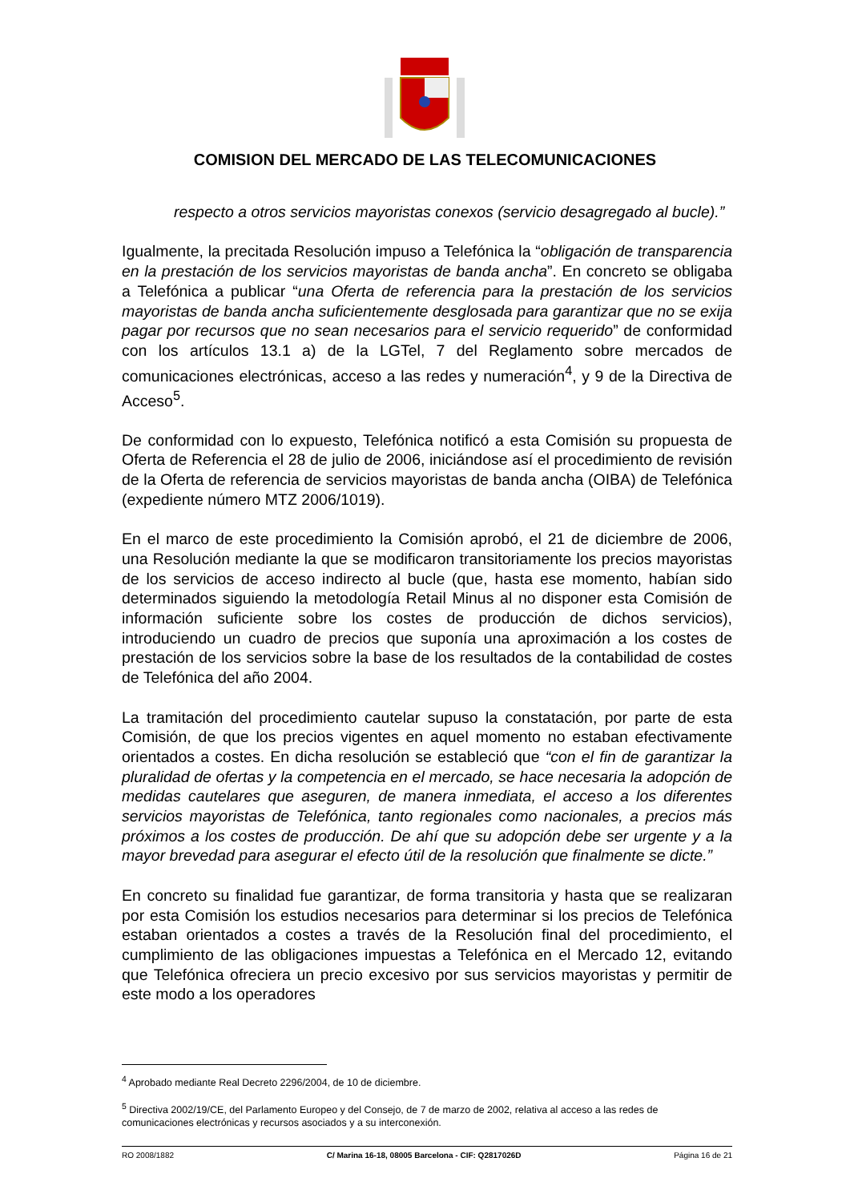COMISION DEL MERCADO DE LAS TELECOMUNICACIONES
respecto a otros servicios mayoristas conexos (servicio desagregado al bucle).”
Igualmente, la precitada Resolución impuso a Telefónica la “obligación de transparencia en la prestación de los servicios mayoristas de banda ancha”. En concreto se obligaba a Telefónica a publicar “una Oferta de referencia para la prestación de los servicios mayoristas de banda ancha suficientemente desglosada para garantizar que no se exija pagar por recursos que no sean necesarios para el servicio requerido” de conformidad con los artículos 13.1 a) de la LGTel, 7 del Reglamento sobre mercados de comunicaciones electrónicas, acceso a las redes y numeración<sup>4</sup>, y 9 de la Directiva de Acceso<sup>5</sup>.
De conformidad con lo expuesto, Telefónica notificó a esta Comisión su propuesta de Oferta de Referencia el 28 de julio de 2006, iniciándose así el procedimiento de revisión de la Oferta de referencia de servicios mayoristas de banda ancha (OIBA) de Telefónica (expediente número MTZ 2006/1019).
En el marco de este procedimiento la Comisión aprobó, el 21 de diciembre de 2006, una Resolución mediante la que se modificaron transitoriamente los precios mayoristas de los servicios de acceso indirecto al bucle (que, hasta ese momento, habían sido determinados siguiendo la metodología Retail Minus al no disponer esta Comisión de información suficiente sobre los costes de producción de dichos servicios), introduciendo un cuadro de precios que suponía una aproximación a los costes de prestación de los servicios sobre la base de los resultados de la contabilidad de costes de Telefónica del año 2004.
La tramitación del procedimiento cautelar supuso la constatación, por parte de esta Comisión, de que los precios vigentes en aquel momento no estaban efectivamente orientados a costes. En dicha resolución se estableció que “con el fin de garantizar la pluralidad de ofertas y la competencia en el mercado, se hace necesaria la adopción de medidas cautelares que aseguren, de manera inmediata, el acceso a los diferentes servicios mayoristas de Telefónica, tanto regionales como nacionales, a precios más próximos a los costes de producción. De ahí que su adopción debe ser urgente y a la mayor brevedad para asegurar el efecto útil de la resolución que finalmente se dicte.”
En concreto su finalidad fue garantizar, de forma transitoria y hasta que se realizaran por esta Comisión los estudios necesarios para determinar si los precios de Telefónica estaban orientados a costes a través de la Resolución final del procedimiento, el cumplimiento de las obligaciones impuestas a Telefónica en el Mercado 12, evitando que Telefónica ofreciera un precio excesivo por sus servicios mayoristas y permitir de este modo a los operadores
<sup>4</sup> Aprobado mediante Real Decreto 2296/2004, de 10 de diciembre.
<sup>5</sup> Directiva 2002/19/CE, del Parlamento Europeo y del Consejo, de 7 de marzo de 2002, relativa al acceso a las redes de comunicaciones electrónicas y recursos asociados y a su interconexión.
RO 2008/1882 C/ Marina 16-18, 08005 Barcelona - CIF: Q2817026D Página 16 de 21